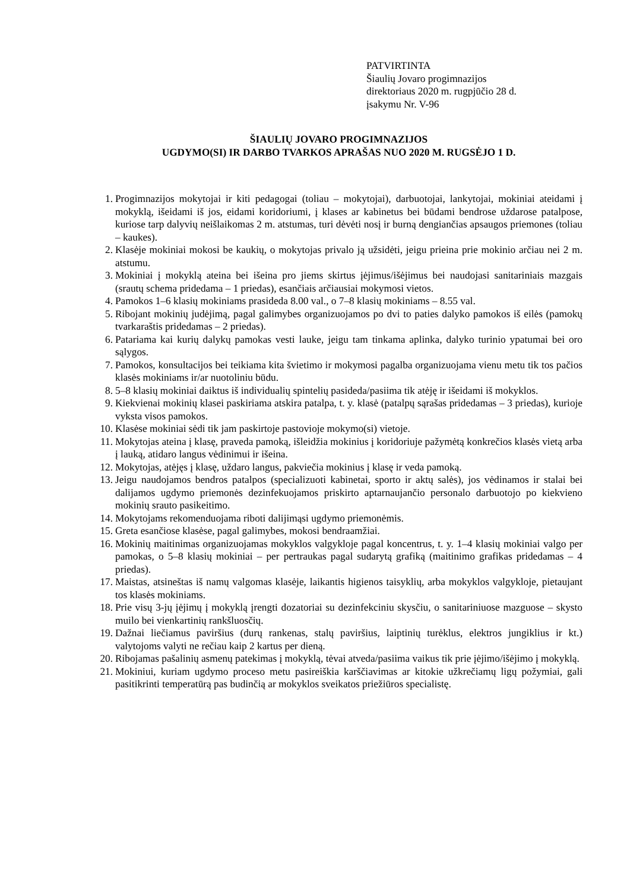PATVIRTINTA
Šiaulių Jovaro progimnazijos
direktoriaus 2020 m. rugpjūčio 28 d.
įsakymu Nr. V-96
ŠIAULIŲ JOVARO PROGIMNAZIJOS
UGDYMO(SI) IR DARBO TVARKOS APRAŠAS NUO 2020 M. RUGSĖJO 1 D.
1. Progimnazijos mokytojai ir kiti pedagogai (toliau – mokytojai), darbuotojai, lankytojai, mokiniai ateidami į mokyklą, išeidami iš jos, eidami koridoriumi, į klases ar kabinetus bei būdami bendrose uždarose patalpose, kuriose tarp dalyvių neišlaikomas 2 m. atstumas, turi dėvėti nosį ir burną dengiančias apsaugos priemones (toliau – kaukes).
2. Klasėje mokiniai mokosi be kaukių, o mokytojas privalo ją užsidėti, jeigu prieina prie mokinio arčiau nei 2 m. atstumu.
3. Mokiniai į mokyklą ateina bei išeina pro jiems skirtus įėjimus/išėjimus bei naudojasi sanitariniais mazgais (srautų schema pridedama – 1 priedas), esančiais arčiausiai mokymosi vietos.
4. Pamokos 1–6 klasių mokiniams prasideda 8.00 val., o 7–8 klasių mokiniams – 8.55 val.
5. Ribojant mokinių judėjimą, pagal galimybes organizuojamos po dvi to paties dalyko pamokos iš eilės (pamokų tvarkaraštis pridedamas – 2 priedas).
6. Patariama kai kurių dalykų pamokas vesti lauke, jeigu tam tinkama aplinka, dalyko turinio ypatumai bei oro sąlygos.
7. Pamokos, konsultacijos bei teikiama kita švietimo ir mokymosi pagalba organizuojama vienu metu tik tos pačios klasės mokiniams ir/ar nuotoliniu būdu.
8. 5–8 klasių mokiniai daiktus iš individualių spintelių pasideda/pasiima tik atėję ir išeidami iš mokyklos.
9. Kiekvienai mokinių klasei paskiriama atskira patalpa, t. y. klasė (patalpų sąrašas pridedamas – 3 priedas), kurioje vyksta visos pamokos.
10. Klasėse mokiniai sėdi tik jam paskirtoje pastovioje mokymo(si) vietoje.
11. Mokytojas ateina į klasę, praveda pamoką, išleidžia mokinius į koridoriuje pažymėtą konkrečios klasės vietą arba į lauką, atidaro langus vėdinimui ir išeina.
12. Mokytojas, atėjęs į klasę, uždaro langus, pakviečia mokinius į klasę ir veda pamoką.
13. Jeigu naudojamos bendros patalpos (specializuoti kabinetai, sporto ir aktų salės), jos vėdinamos ir stalai bei dalijamos ugdymo priemonės dezinfekuojamos priskirto aptarnaujančio personalo darbuotojo po kiekvieno mokinių srauto pasikeitimo.
14. Mokytojams rekomenduojama riboti dalijimąsi ugdymo priemonėmis.
15. Greta esančiose klasėse, pagal galimybes, mokosi bendraamžiai.
16. Mokinių maitinimas organizuojamas mokyklos valgykloje pagal koncentrus, t. y. 1–4 klasių mokiniai valgo per pamokas, o 5–8 klasių mokiniai – per pertraukas pagal sudarytą grafiką (maitinimo grafikas pridedamas – 4 priedas).
17. Maistas, atsineštas iš namų valgomas klasėje, laikantis higienos taisyklių, arba mokyklos valgykloje, pietaujant tos klasės mokiniams.
18. Prie visų 3-jų įėjimų į mokyklą įrengti dozatoriai su dezinfekciniu skysčiu, o sanitariniuose mazguose – skysto muilo bei vienkartinių rankšluosčių.
19. Dažnai liečiamus paviršius (durų rankenas, stalų paviršius, laiptinių turėklus, elektros jungiklius ir kt.) valytojoms valyti ne rečiau kaip 2 kartus per dieną.
20. Ribojamas pašalinių asmenų patekimas į mokyklą, tėvai atveda/pasiima vaikus tik prie įėjimo/išėjimo į mokyklą.
21. Mokiniui, kuriam ugdymo proceso metu pasireiškia karščiavimas ar kitokie užkrečiamų ligų požymiai, gali pasitikrinti temperatūrą pas budinčią ar mokyklos sveikatos priežiūros specialistę.